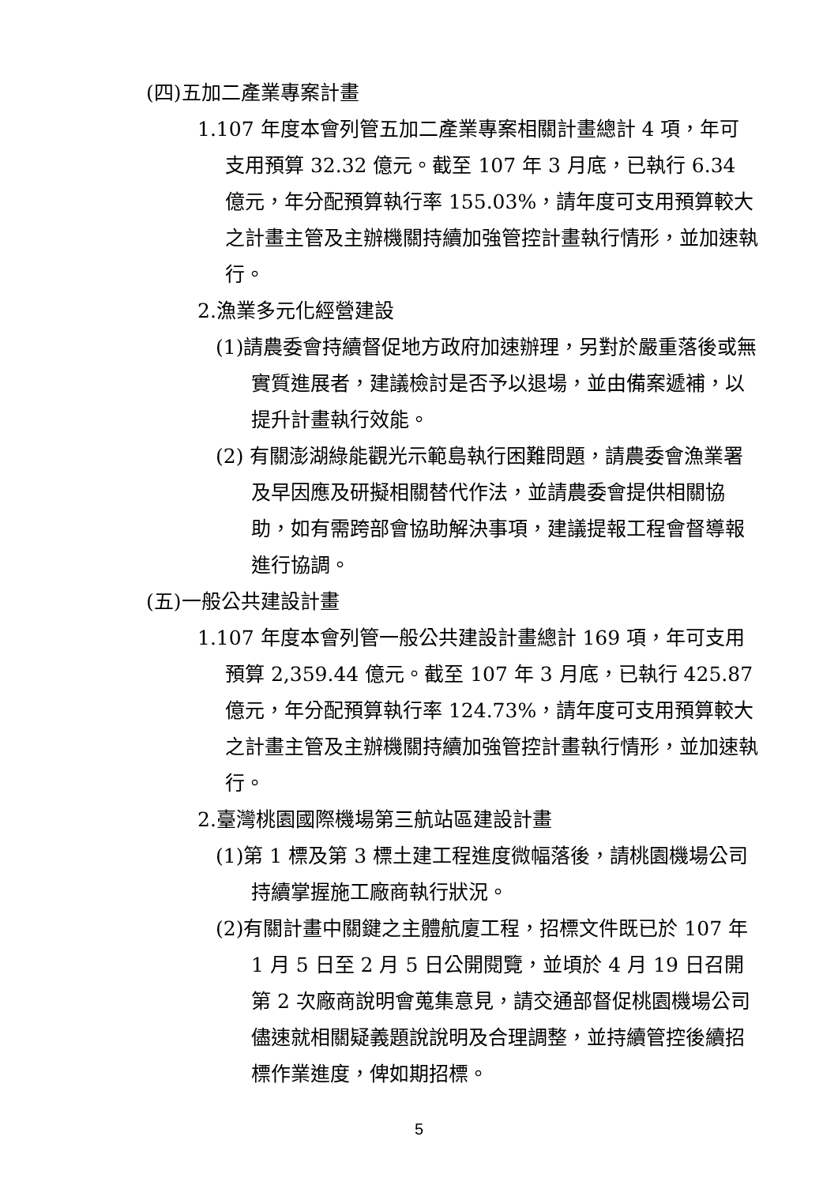(四)五加二產業專案計畫
1.107 年度本會列管五加二產業專案相關計畫總計 4 項，年可支用預算 32.32 億元。截至 107 年 3 月底，已執行 6.34 億元，年分配預算執行率 155.03%，請年度可支用預算較大之計畫主管及主辦機關持續加強管控計畫執行情形，並加速執行。
2.漁業多元化經營建設
(1)請農委會持續督促地方政府加速辦理，另對於嚴重落後或無實質進展者，建議檢討是否予以退場，並由備案遞補，以提升計畫執行效能。
(2) 有關澎湖綠能觀光示範島執行困難問題，請農委會漁業署及早因應及研擬相關替代作法，並請農委會提供相關協助，如有需跨部會協助解決事項，建議提報工程會督導報進行協調。
(五)一般公共建設計畫
1.107 年度本會列管一般公共建設計畫總計 169 項，年可支用預算 2,359.44 億元。截至 107 年 3 月底，已執行 425.87 億元，年分配預算執行率 124.73%，請年度可支用預算較大之計畫主管及主辦機關持續加強管控計畫執行情形，並加速執行。
2.臺灣桃園國際機場第三航站區建設計畫
(1)第 1 標及第 3 標土建工程進度微幅落後，請桃園機場公司持續掌握施工廠商執行狀況。
(2)有關計畫中關鍵之主體航廈工程，招標文件既已於 107 年 1 月 5 日至 2 月 5 日公開閱覽，並頃於 4 月 19 日召開第 2 次廠商說明會蒐集意見，請交通部督促桃園機場公司儘速就相關疑義題說說明及合理調整，並持續管控後續招標作業進度，俾如期招標。
5